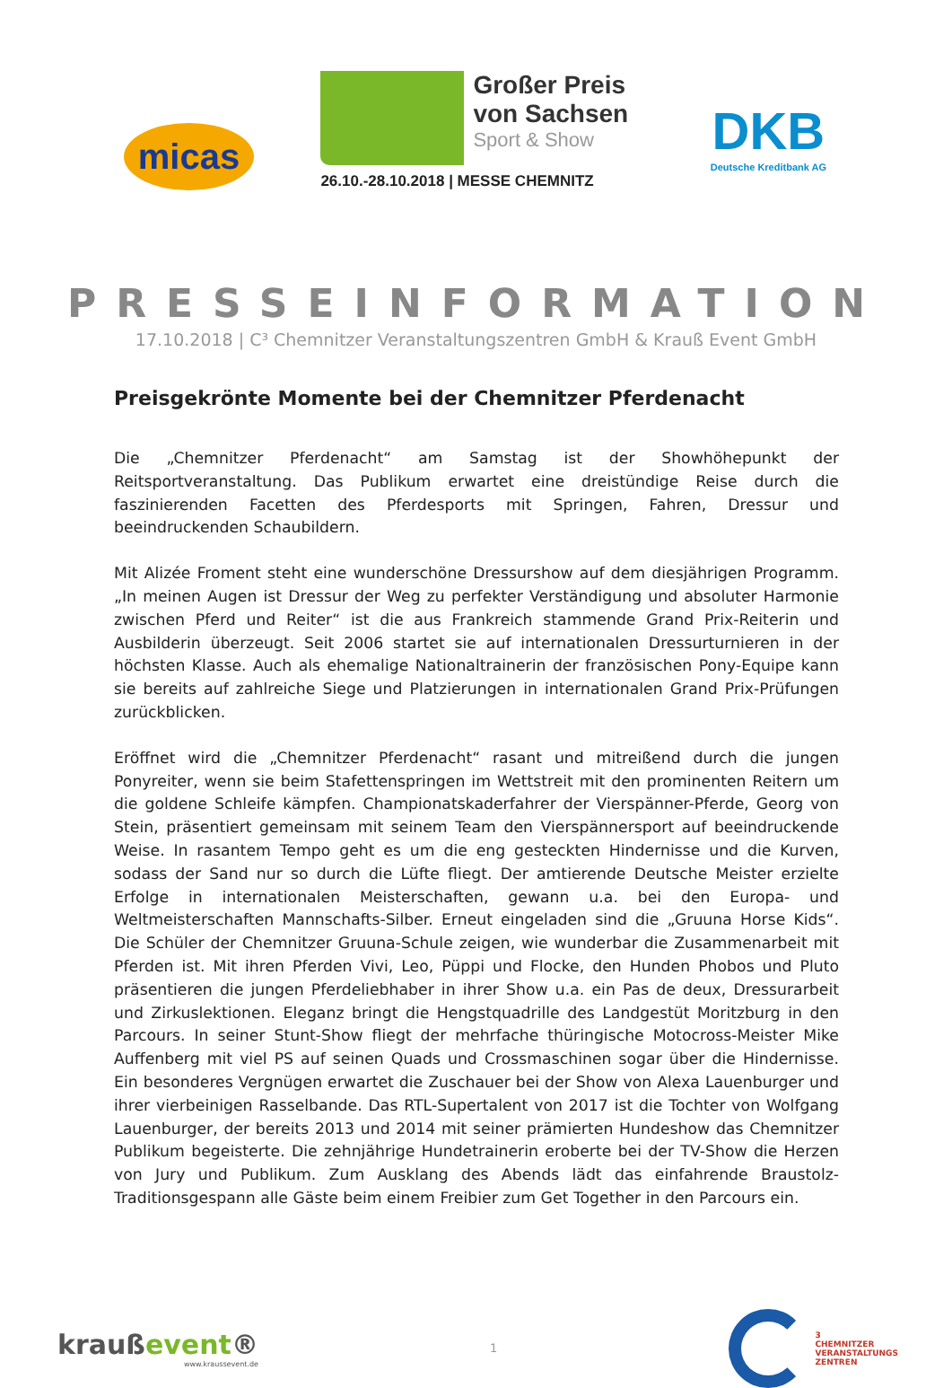micas
Großer Preis
von Sachsen
Sport & Show
26.10.-28.10.2018 | MESSE CHEMNITZ
DKB
Deutsche Kreditbank AG
PRESSEINFORMATION
17.10.2018 | C³ Chemnitzer Veranstaltungszentren GmbH & Krauß Event GmbH
Preisgekrönte Momente bei der Chemnitzer Pferdenacht
Die „Chemnitzer Pferdenacht“ am Samstag ist der Showhöhepunkt der Reitsportveranstaltung. Das Publikum erwartet eine dreistündige Reise durch die faszinierenden Facetten des Pferdesports mit Springen, Fahren, Dressur und beeindruckenden Schaubildern.
Mit Alizée Froment steht eine wunderschöne Dressurshow auf dem diesjährigen Programm. „In meinen Augen ist Dressur der Weg zu perfekter Verständigung und absoluter Harmonie zwischen Pferd und Reiter“ ist die aus Frankreich stammende Grand Prix-Reiterin und Ausbilderin überzeugt. Seit 2006 startet sie auf internationalen Dressurturnieren in der höchsten Klasse. Auch als ehemalige Nationaltrainerin der französischen Pony-Equipe kann sie bereits auf zahlreiche Siege und Platzierungen in internationalen Grand Prix-Prüfungen zurückblicken.
Eröffnet wird die „Chemnitzer Pferdenacht“ rasant und mitreißend durch die jungen Ponyreiter, wenn sie beim Stafettenspringen im Wettstreit mit den prominenten Reitern um die goldene Schleife kämpfen. Championatskaderfahrer der Vierspänner-Pferde, Georg von Stein, präsentiert gemeinsam mit seinem Team den Vierspännersport auf beeindruckende Weise. In rasantem Tempo geht es um die eng gesteckten Hindernisse und die Kurven, sodass der Sand nur so durch die Lüfte fliegt. Der amtierende Deutsche Meister erzielte Erfolge in internationalen Meisterschaften, gewann u.a. bei den Europa- und Weltmeisterschaften Mannschafts-Silber. Erneut eingeladen sind die „Gruuna Horse Kids“. Die Schüler der Chemnitzer Gruuna-Schule zeigen, wie wunderbar die Zusammenarbeit mit Pferden ist. Mit ihren Pferden Vivi, Leo, Püppi und Flocke, den Hunden Phobos und Pluto präsentieren die jungen Pferdeliebhaber in ihrer Show u.a. ein Pas de deux, Dressurarbeit und Zirkuslektionen. Eleganz bringt die Hengstquadrille des Landgestüt Moritzburg in den Parcours. In seiner Stunt-Show fliegt der mehrfache thüringische Motocross-Meister Mike Auffenberg mit viel PS auf seinen Quads und Crossmaschinen sogar über die Hindernisse. Ein besonderes Vergnügen erwartet die Zuschauer bei der Show von Alexa Lauenburger und ihrer vierbeinigen Rasselbande. Das RTL-Supertalent von 2017 ist die Tochter von Wolfgang Lauenburger, der bereits 2013 und 2014 mit seiner prämierten Hundeshow das Chemnitzer Publikum begeisterte. Die zehnjährige Hundetrainerin eroberte bei der TV-Show die Herzen von Jury und Publikum. Zum Ausklang des Abends lädt das einfahrende Braustolz-Traditionsgespann alle Gäste beim einem Freibier zum Get Together in den Parcours ein.
kraußevent®
www.kraussevent.de
1
3
CHEMNITZER
VERANSTALTUNGS
ZENTREN